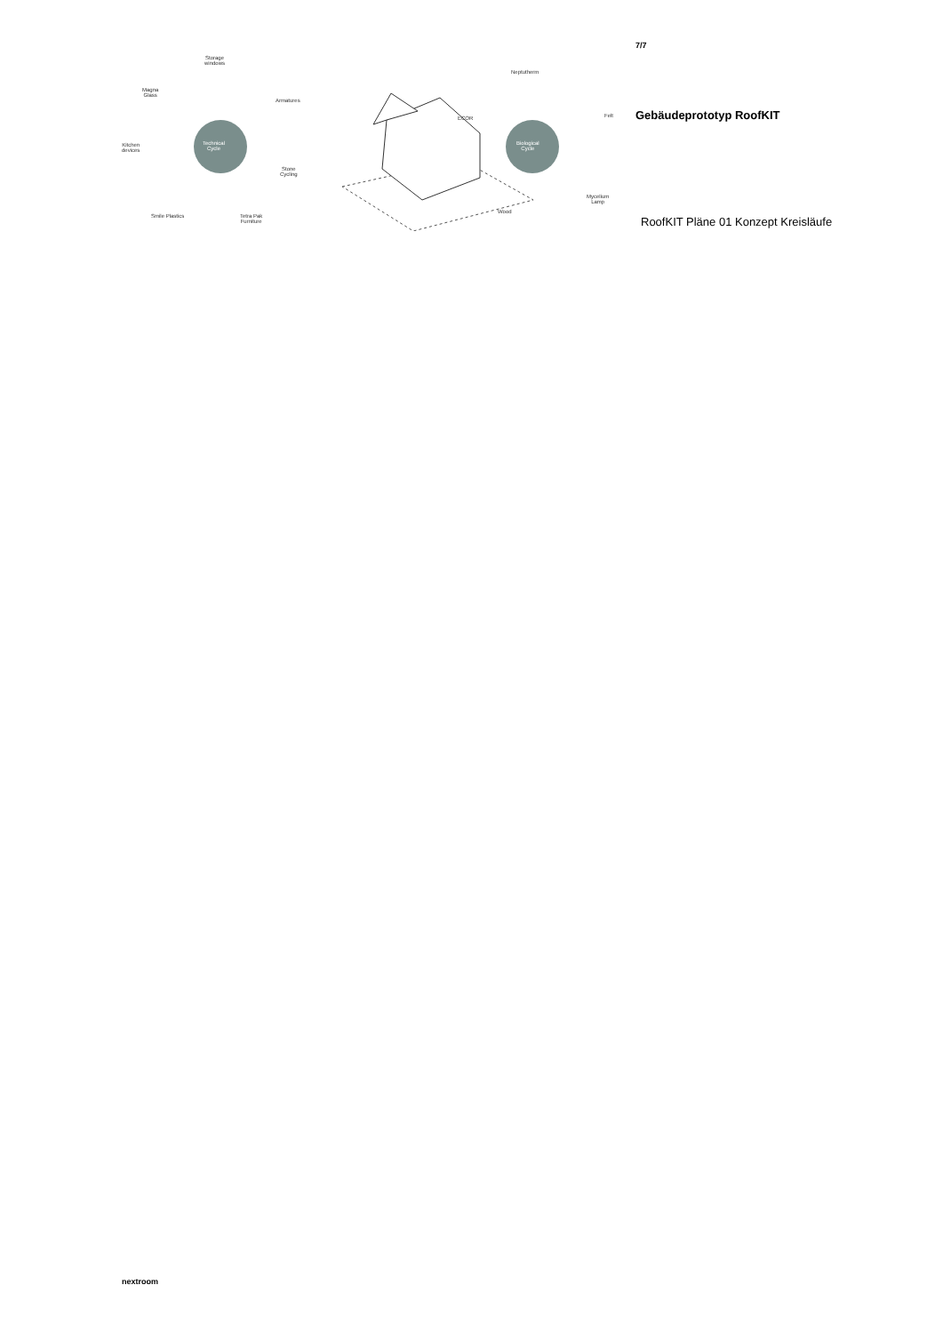Technical
Cycle
Biological
Cycle
Storage
windows
Magna
Glass
Armatures
Kitchen
devices
Stone
Cycling
Smile Plastics
Tetra Pak
Furniture
Neptutherm
ECOR Felt
Wood
Mycelium
Lamp
7/7
Gebäudeprototyp RoofKIT
RoofKIT Pläne 01 Konzept Kreisläufe
nextroom